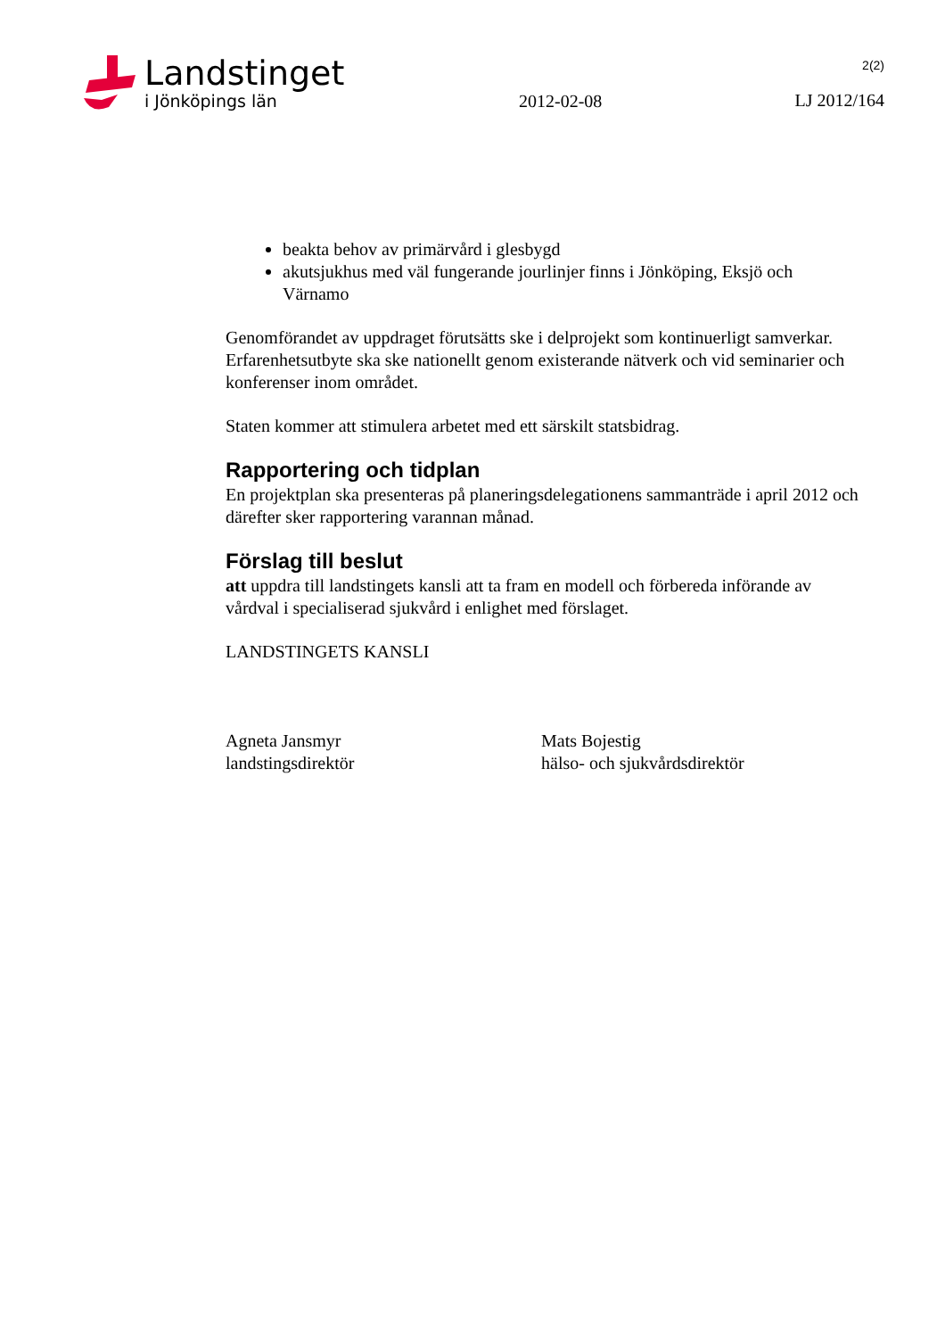Landstinget
i Jönköpings län
2012-02-08
2(2)
LJ 2012/164
beakta behov av primärvård i glesbygd
akutsjukhus med väl fungerande jourlinjer finns i Jönköping, Eksjö och Värnamo
Genomförandet av uppdraget förutsätts ske i delprojekt som kontinuerligt samverkar. Erfarenhetsutbyte ska ske nationellt genom existerande nätverk och vid seminarier och konferenser inom området.
Staten kommer att stimulera arbetet med ett särskilt statsbidrag.
Rapportering och tidplan
En projektplan ska presenteras på planeringsdelegationens sammanträde i april 2012 och därefter sker rapportering varannan månad.
Förslag till beslut
att uppdra till landstingets kansli att ta fram en modell och förbereda införande av vårdval i specialiserad sjukvård i enlighet med förslaget.
LANDSTINGETS KANSLI
Agneta Jansmyr
landstingsdirektör
Mats Bojestig
hälso- och sjukvårdsdirektör